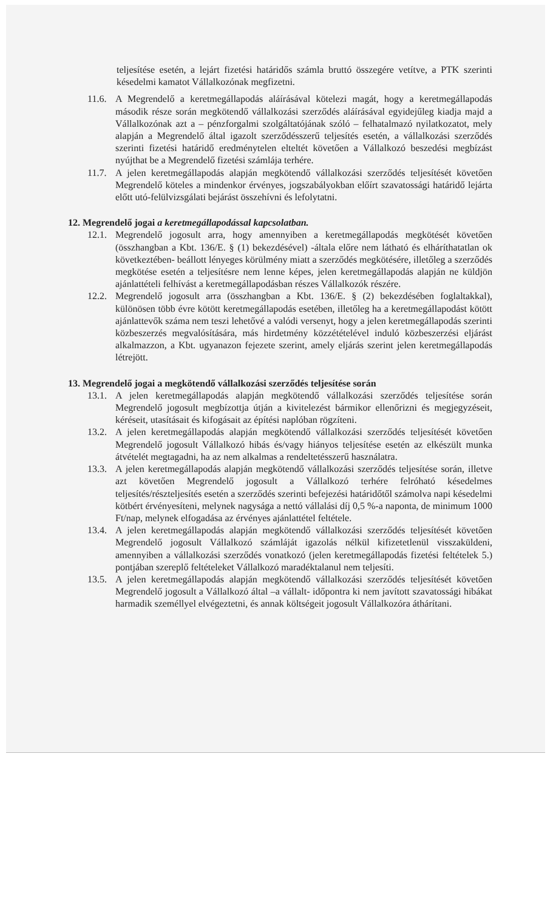teljesítése esetén, a lejárt fizetési határidős számla bruttó összegére vetítve, a PTK szerinti késedelmi kamatot Vállalkozónak megfizetni.
11.6. A Megrendelő a keretmegállapodás aláírásával kötelezi magát, hogy a keretmegállapodás második része során megkötendő vállalkozási szerződés aláírásával egyidejűleg kiadja majd a Vállalkozónak azt a – pénzforgalmi szolgáltatójának szóló – felhatalmazó nyilatkozatot, mely alapján a Megrendelő által igazolt szerződésszerű teljesítés esetén, a vállalkozási szerződés szerinti fizetési határidő eredménytelen elteltét követően a Vállalkozó beszedési megbízást nyújthat be a Megrendelő fizetési számlája terhére.
11.7. A jelen keretmegállapodás alapján megkötendő vállalkozási szerződés teljesítését követően Megrendelő köteles a mindenkor érvényes, jogszabályokban előírt szavatossági határidő lejárta előtt utó-felülvizsgálati bejárást összehívni és lefolytatni.
12. Megrendelő jogai a keretmegállapodással kapcsolatban.
12.1. Megrendelő jogosult arra, hogy amennyiben a keretmegállapodás megkötését követően (összhangban a Kbt. 136/E. § (1) bekezdésével) -általa előre nem látható és elháríthatatlan ok következtében- beállott lényeges körülmény miatt a szerződés megkötésére, illetőleg a szerződés megkötése esetén a teljesítésre nem lenne képes, jelen keretmegállapodás alapján ne küldjön ajánlattételi felhívást a keretmegállapodásban részes Vállalkozók részére.
12.2. Megrendelő jogosult arra (összhangban a Kbt. 136/E. § (2) bekezdésében foglaltakkal), különösen több évre kötött keretmegállapodás esetében, illetőleg ha a keretmegállapodást kötött ajánlattevők száma nem teszi lehetővé a valódi versenyt, hogy a jelen keretmegállapodás szerinti közbeszerzés megvalósítására, más hirdetmény közzétételével induló közbeszerzési eljárást alkalmazzon, a Kbt. ugyanazon fejezete szerint, amely eljárás szerint jelen keretmegállapodás létrejött.
13. Megrendelő jogai a megkötendő vállalkozási szerződés teljesítése során
13.1. A jelen keretmegállapodás alapján megkötendő vállalkozási szerződés teljesítése során Megrendelő jogosult megbízottja útján a kivitelezést bármikor ellenőrizni és megjegyzéseit, kéréseit, utasításait és kifogásait az építési naplóban rögzíteni.
13.2. A jelen keretmegállapodás alapján megkötendő vállalkozási szerződés teljesítését követően Megrendelő jogosult Vállalkozó hibás és/vagy hiányos teljesítése esetén az elkészült munka átvételét megtagadni, ha az nem alkalmas a rendeltetésszerű használatra.
13.3. A jelen keretmegállapodás alapján megkötendő vállalkozási szerződés teljesítése során, illetve azt követően Megrendelő jogosult a Vállalkozó terhére felróható késedelmes teljesítés/részteljesítés esetén a szerződés szerinti befejezési határidőtől számolva napi késedelmi kötbért érvényesíteni, melynek nagysága a nettó vállalási díj 0,5 %-a naponta, de minimum 1000 Ft/nap, melynek elfogadása az érvényes ajánlattétel feltétele.
13.4. A jelen keretmegállapodás alapján megkötendő vállalkozási szerződés teljesítését követően Megrendelő jogosult Vállalkozó számláját igazolás nélkül kifizetetlenül visszaküldeni, amennyiben a vállalkozási szerződés vonatkozó (jelen keretmegállapodás fizetési feltételek 5.) pontjában szereplő feltételeket Vállalkozó maradéktalanul nem teljesíti.
13.5. A jelen keretmegállapodás alapján megkötendő vállalkozási szerződés teljesítését követően Megrendelő jogosult a Vállalkozó által –a vállalt- időpontra ki nem javított szavatossági hibákat harmadik személlyel elvégeztetni, és annak költségeit jogosult Vállalkozóra áthárítani.